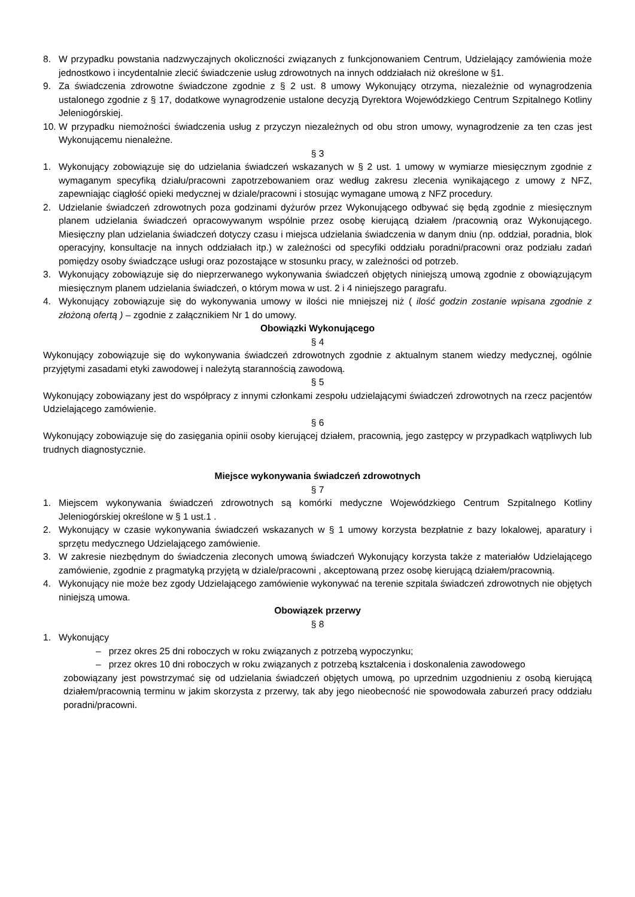8. W przypadku powstania nadzwyczajnych okoliczności związanych z funkcjonowaniem Centrum, Udzielający zamówienia może jednostkowo i incydentalnie zlecić świadczenie usług zdrowotnych na innych oddziałach niż określone w §1.
9. Za świadczenia zdrowotne świadczone zgodnie z § 2 ust. 8 umowy Wykonujący otrzyma, niezależnie od wynagrodzenia ustalonego zgodnie z § 17, dodatkowe wynagrodzenie ustalone decyzją Dyrektora Wojewódzkiego Centrum Szpitalnego Kotliny Jeleniogórskiej.
10.
W przypadku niemożności świadczenia usług z przyczyn niezależnych od obu stron umowy, wynagrodzenie za ten czas jest Wykonującemu nienależne.
§ 3
1. Wykonujący zobowiązuje się do udzielania świadczeń wskazanych w § 2 ust. 1 umowy w wymiarze miesięcznym zgodnie z wymaganym specyfiką działu/pracowni zapotrzebowaniem oraz według zakresu zlecenia wynikającego z umowy z NFZ, zapewniając ciągłość opieki medycznej w dziale/pracowni i stosując wymagane umową z NFZ procedury.
2. Udzielanie świadczeń zdrowotnych poza godzinami dyżurów przez Wykonującego odbywać się będą zgodnie z miesięcznym planem udzielania świadczeń opracowywanym wspólnie przez osobę kierującą działem /pracownią oraz Wykonującego. Miesięczny plan udzielania świadczeń dotyczy czasu i miejsca udzielania świadczenia w danym dniu (np. oddział, poradnia, blok operacyjny, konsultacje na innych oddziałach itp.) w zależności od specyfiki oddziału poradni/pracowni oraz podziału zadań pomiędzy osoby świadczące usługi oraz pozostające w stosunku pracy, w zależności od potrzeb.
3. Wykonujący zobowiązuje się do nieprzerwanego wykonywania świadczeń objętych niniejszą umową zgodnie z obowiązującym miesięcznym planem udzielania świadczeń, o którym mowa w ust. 2 i 4 niniejszego paragrafu.
4. Wykonujący zobowiązuje się do wykonywania umowy w ilości nie mniejszej niż ( ilość godzin zostanie wpisana zgodnie z złożoną ofertą ) – zgodnie z załącznikiem Nr 1 do umowy.
Obowiązki Wykonującego
§ 4
Wykonujący zobowiązuje się do wykonywania świadczeń zdrowotnych zgodnie z aktualnym stanem wiedzy medycznej, ogólnie przyjętymi zasadami etyki zawodowej i należytą starannością zawodową.
§ 5
Wykonujący zobowiązany jest do współpracy z innymi członkami zespołu udzielającymi świadczeń zdrowotnych na rzecz pacjentów Udzielającego zamówienie.
§ 6
Wykonujący zobowiązuje się do zasięgania opinii osoby kierującej działem, pracownią, jego zastępcy w przypadkach wątpliwych lub trudnych diagnostycznie.
Miejsce wykonywania świadczeń zdrowotnych
§ 7
1. Miejscem wykonywania świadczeń zdrowotnych są komórki medyczne Wojewódzkiego Centrum Szpitalnego Kotliny Jeleniogórskiej określone w § 1 ust.1 .
2. Wykonujący w czasie wykonywania świadczeń wskazanych w § 1 umowy korzysta bezpłatnie z bazy lokalowej, aparatury i sprzętu medycznego Udzielającego zamówienie.
3. W zakresie niezbędnym do świadczenia zleconych umową świadczeń Wykonujący korzysta także z materiałów Udzielającego zamówienie, zgodnie z pragmatyką przyjętą w dziale/pracowni , akceptowaną przez osobę kierującą działem/pracownią.
4. Wykonujący nie może bez zgody Udzielającego zamówienie wykonywać na terenie szpitala świadczeń zdrowotnych nie objętych niniejszą umowa.
Obowiązek przerwy
§ 8
1. Wykonujący
– przez okres 25 dni roboczych w roku związanych z potrzebą wypoczynku;
– przez okres 10 dni roboczych w roku związanych z potrzebą kształcenia i doskonalenia zawodowego
zobowiązany jest powstrzymać się od udzielania świadczeń objętych umową, po uprzednim uzgodnieniu z osobą kierującą działem/pracownią terminu w jakim skorzysta z przerwy, tak aby jego nieobecność nie spowodowała zaburzeń pracy oddziału poradni/pracowni.